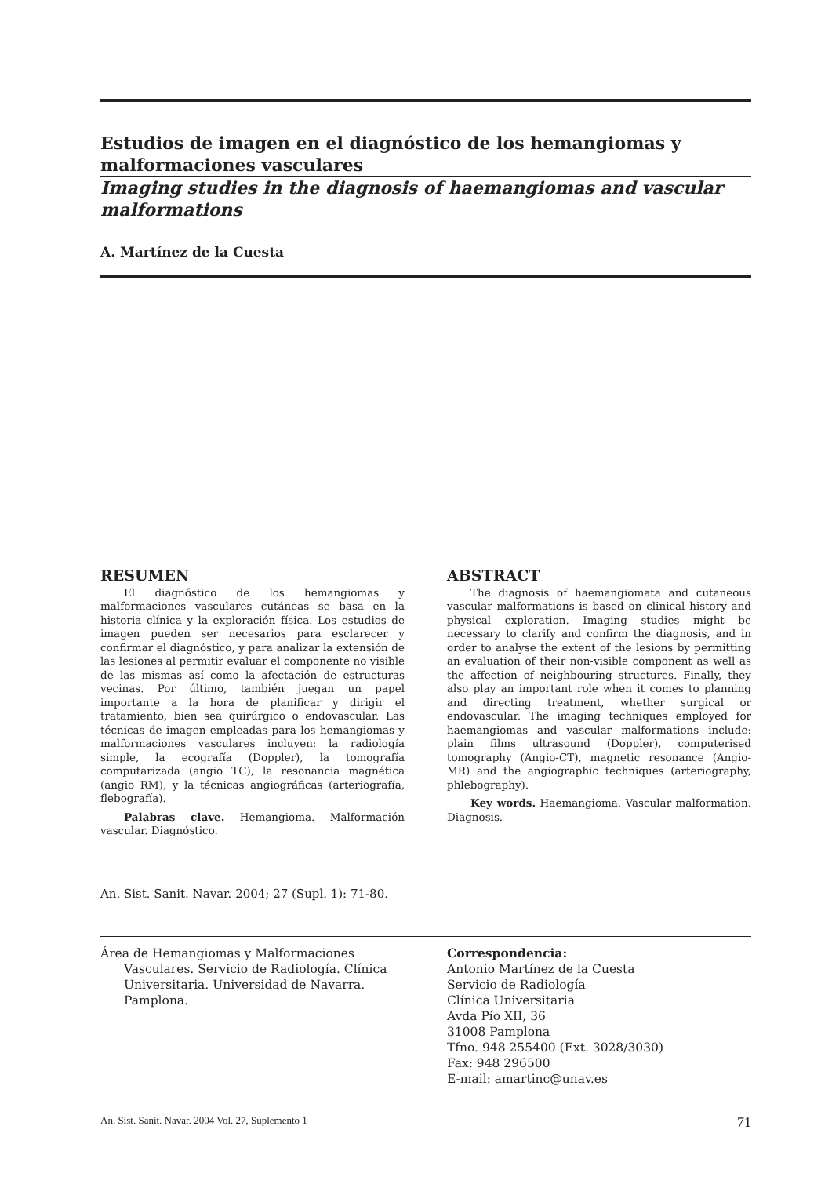Estudios de imagen en el diagnóstico de los hemangiomas y malformaciones vasculares
Imaging studies in the diagnosis of haemangiomas and vascular malformations
A. Martínez de la Cuesta
RESUMEN
El diagnóstico de los hemangiomas y malformaciones vasculares cutáneas se basa en la historia clínica y la exploración física. Los estudios de imagen pueden ser necesarios para esclarecer y confirmar el diagnóstico, y para analizar la extensión de las lesiones al permitir evaluar el componente no visible de las mismas así como la afectación de estructuras vecinas. Por último, también juegan un papel importante a la hora de planificar y dirigir el tratamiento, bien sea quirúrgico o endovascular. Las técnicas de imagen empleadas para los hemangiomas y malformaciones vasculares incluyen: la radiología simple, la ecografía (Doppler), la tomografía computarizada (angio TC), la resonancia magnética (angio RM), y la técnicas angiográficas (arteriografía, flebografía).
Palabras clave. Hemangioma. Malformación vascular. Diagnóstico.
ABSTRACT
The diagnosis of haemangiomata and cutaneous vascular malformations is based on clinical history and physical exploration. Imaging studies might be necessary to clarify and confirm the diagnosis, and in order to analyse the extent of the lesions by permitting an evaluation of their non-visible component as well as the affection of neighbouring structures. Finally, they also play an important role when it comes to planning and directing treatment, whether surgical or endovascular. The imaging techniques employed for haemangiomas and vascular malformations include: plain films ultrasound (Doppler), computerised tomography (Angio-CT), magnetic resonance (Angio-MR) and the angiographic techniques (arteriography, phlebography).
Key words. Haemangioma. Vascular malformation. Diagnosis.
An. Sist. Sanit. Navar. 2004; 27 (Supl. 1): 71-80.
Área de Hemangiomas y Malformaciones Vasculares. Servicio de Radiología. Clínica Universitaria. Universidad de Navarra. Pamplona.
Correspondencia:
Antonio Martínez de la Cuesta
Servicio de Radiología
Clínica Universitaria
Avda Pío XII, 36
31008 Pamplona
Tfno. 948 255400 (Ext. 3028/3030)
Fax: 948 296500
E-mail: amartinc@unav.es
An. Sist. Sanit. Navar. 2004 Vol. 27, Suplemento 1 71